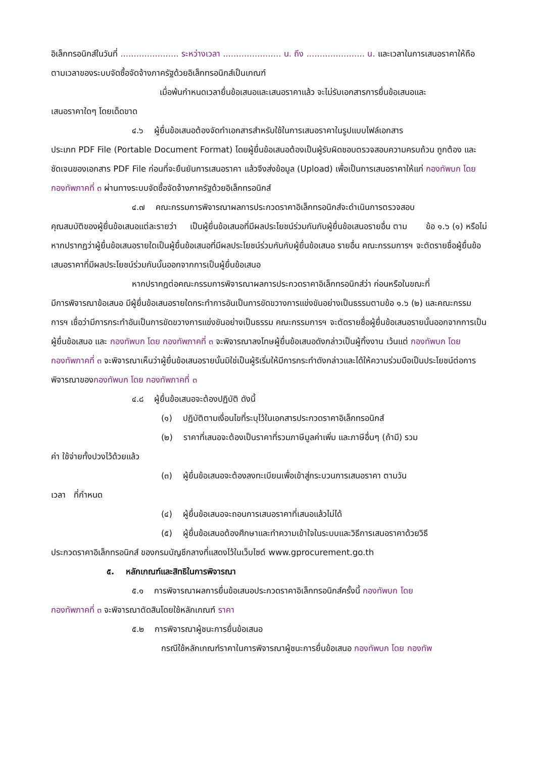อิเล็กทรอนิกส์ในวันที่ ...................... ระหว่างเวลา ...................... น. ถึง ...................... น. และเวลาในการเสนอราคาให้ถือตามเวลาของระบบจัดซื้อจัดจ้างภาครัฐด้วยอิเล็กทรอนิกส์เป็นเกณฑ์
เมื่อพ้นกำหนดเวลายื่นข้อเสนอและเสนอราคาแล้ว จะไม่รับเอกสารการยื่นข้อเสนอและ
เสนอราคาใดๆ โดยเด็ดขาด
๔.๖ ผู้ยื่นข้อเสนอต้องจัดทำเอกสารสำหรับใช้ในการเสนอราคาในรูปแบบไฟล์เอกสาร
ประเภท PDF File (Portable Document Format) โดยผู้ยื่นข้อเสนอต้องเป็นผู้รับผิดชอบตรวจสอบความครบถ้วน ถูกต้อง และชัดเจนของเอกสาร PDF File ก่อนที่จะยืนยันการเสนอราคา แล้วจึงส่งข้อมูล (Upload) เพื่อเป็นการเสนอราคาให้แก่ กองทัพบก โดย กองทัพภาคที่ ๓ ผ่านทางระบบจัดซื้อจัดจ้างภาครัฐด้วยอิเล็กทรอนิกส์
๔.๗ คณะกรรมการพิจารณาผลการประกวดราคาอิเล็กทรอนิกส์จะดำเนินการตรวจสอบ
คุณสมบัติของผู้ยื่นข้อเสนอแต่ละรายว่า เป็นผู้ยื่นข้อเสนอที่มีผลประโยชน์ร่วมกันกับผู้ยื่นข้อเสนอรายอื่น ตาม ข้อ ๑.๖ (๑) หรือไม่ หากปรากฏว่าผู้ยื่นข้อเสนอรายใดเป็นผู้ยื่นข้อเสนอที่มีผลประโยชน์ร่วมกันกับผู้ยื่นข้อเสนอ รายอื่น คณะกรรมการฯ จะตัดรายชื่อผู้ยื่นข้อเสนอราคาที่มีผลประโยชน์ร่วมกันนั้นออกจากการเป็นผู้ยื่นข้อเสนอ
หากปรากฏต่อคณะกรรมการพิจารณาผลการประกวดราคาอิเล็กทรอนิกส์ว่า ก่อนหรือในขณะที่
มีการพิจารณาข้อเสนอ มีผู้ยื่นข้อเสนอรายใดกระทำการอันเป็นการขัดขวางการแข่งขันอย่างเป็นธรรมตามข้อ ๑.๖ (๒) และคณะกรรมการฯ เชื่อว่ามีการกระทำอันเป็นการขัดขวางการแข่งขันอย่างเป็นธรรม คณะกรรมการฯ จะตัดรายชื่อผู้ยื่นข้อเสนอรายนั้นออกจากการเป็นผู้ยื่นข้อเสนอ และ กองทัพบก โดย กองทัพภาคที่ ๓ จะพิจารณาลงโทษผู้ยื่นข้อเสนอดังกล่าวเป็นผู้ทิ้งงาน เว้นแต่ กองทัพบก โดย กองทัพภาคที่ ๓ จะพิจารณาเห็นว่าผู้ยื่นข้อเสนอรายนั้นมิใช่เป็นผู้ริเริ่มให้มีการกระทำดังกล่าวและได้ให้ความร่วมมือเป็นประโยชน์ต่อการพิจารณาของกองทัพบก โดย กองทัพภาคที่ ๓
๔.๘ ผู้ยื่นข้อเสนอจะต้องปฏิบัติ ดังนี้
(๑) ปฏิบัติตามเงื่อนไขที่ระบุไว้ในเอกสารประกวดราคาอิเล็กทรอนิกส์
(๒) ราคาที่เสนอจะต้องเป็นราคาที่รวมภาษีมูลค่าเพิ่ม และภาษีอื่นๆ (ถ้ามี) รวม
ค่า ใช้จ่ายทั้งปวงไว้ด้วยแล้ว
(๓) ผู้ยื่นข้อเสนอจะต้องลงทะเบียนเพื่อเข้าสู่กระบวนการเสนอราคา ตามวัน
เวลา ที่กำหนด
(๔) ผู้ยื่นข้อเสนอจะถอนการเสนอราคาที่เสนอแล้วไม่ได้
(๕) ผู้ยื่นข้อเสนอต้องศึกษาและทำความเข้าใจในระบบและวิธีการเสนอราคาด้วยวิธี
ประกวดราคาอิเล็กทรอนิกส์ ของกรมบัญชีกลางที่แสดงไว้ในเว็บไซต์ www.gprocurement.go.th
๕. หลักเกณฑ์และสิทธิในการพิจารณา
๕.๑ การพิจารณาผลการยื่นข้อเสนอประกวดราคาอิเล็กทรอนิกส์ครั้งนี้ กองทัพบก โดย
กองทัพภาคที่ ๓ จะพิจารณาตัดสินโดยใช้หลักเกณฑ์ ราคา
๕.๒ การพิจารณาผู้ชนะการยื่นข้อเสนอ
กรณีใช้หลักเกณฑ์ราคาในการพิจารณาผู้ชนะการยื่นข้อเสนอ กองทัพบก โดย กองทัพ